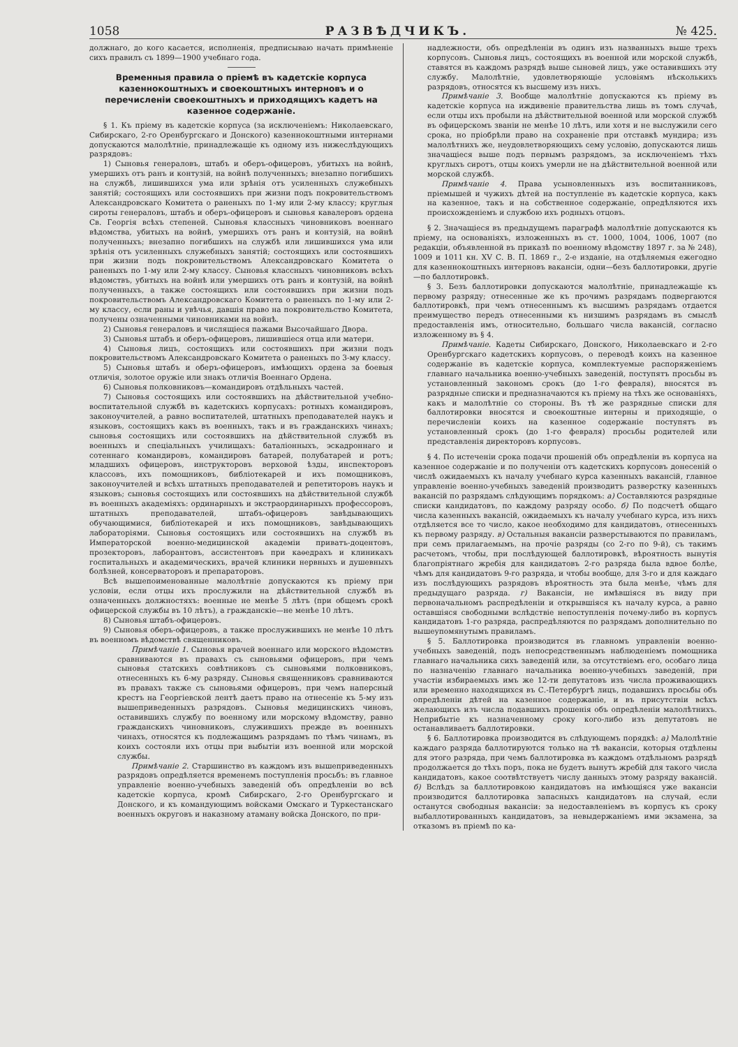1058 РАЗВѢДЧИКЪ. № 425.
должнаго, до кого касается, исполненія, предписываю начать примѣненіе сихъ правилъ съ 1899—1900 учебнаго года.
Временныя правила о пріемѣ въ кадетскіе корпуса казеннокоштныхъ и своекоштныхъ интерновъ и о перечисленіи своекоштныхъ и приходящихъ кадетъ на казенное содержаніе.
§ 1. Къ пріему въ кадетскіе корпуса (за исключеніемъ: Николаевскаго, Сибирскаго, 2-го Оренбургскаго и Донского) казеннокоштными интернами допускаются малолѣтніе, принадлежащіе къ одному изъ нижеслѣдующихъ разрядовъ:
1) Сыновья генераловъ, штабъ и оберъ-офицеровъ, убитыхъ на войнѣ, умершихъ отъ ранъ и контузій, на войнѣ полученныхъ; внезапно погибшихъ на службѣ, лишившихся ума или зрѣнія отъ усиленныхъ служебныхъ занятій; состоящихъ или состоявшихъ при жизни подъ покровительствомъ Александровскаго Комитета о раненыхъ по 1-му или 2-му классу; круглыя сироты генераловъ, штабъ и оберъ-офицеровъ и сыновья кавалеровъ ордена Св. Георгія всѣхъ степеней. Сыновья классныхъ чиновниковъ военнаго вѣдомства, убитыхъ на войнѣ, умершихъ отъ ранъ и контузій, на войнѣ полученныхъ; внезапно погибшихъ на службѣ или лишившихся ума или зрѣнія отъ усиленныхъ служебныхъ занятій; состоящихъ или состоявшихъ при жизни подъ покровительствомъ Александровскаго Комитета о раненыхъ по 1-му или 2-му классу. Сыновья классныхъ чиновниковъ всѣхъ вѣдомствъ, убитыхъ на войнѣ или умершихъ отъ ранъ и контузій, на войнѣ полученныхъ, а также состоящихъ или состоявшихъ при жизни подъ покровительствомъ Александровскаго Комитета о раненыхъ по 1-му или 2-му классу, если раны и увѣчья, давшія право на покровительство Комитета, получены означенными чиновниками на войнѣ.
2) Сыновья генераловъ и числящіеся пажами Высочайшаго Двора.
3) Сыновья штабъ и оберъ-офицеровъ, лишившіеся отца или матери.
4) Сыновья лицъ, состоящихъ или состоявшихъ при жизни подъ покровительствомъ Александровскаго Комитета о раненыхъ по 3-му классу.
5) Сыновья штабъ и оберъ-офицеровъ, имѣющихъ ордена за боевыя отличія, золотое оружіе или знакъ отличія Военнаго Ордена.
6) Сыновья полковниковъ—командировъ отдѣльныхъ частей.
7) Сыновья состоящихъ или состоявшихъ на дѣйствительной учебно-воспитательной службѣ въ кадетскихъ корпусахъ: ротныхъ командировъ, законоучителей, а равно воспитателей, штатныхъ преподавателей наукъ и языковъ, состоящихъ какъ въ военныхъ, такъ и въ гражданскихъ чинахъ; сыновья состоящихъ или состоявшихъ на дѣйствительной службѣ въ военныхъ и спеціальныхъ училищахъ: баталіонныхъ, эскадроннаго и сотеннаго командировъ, командировъ батарей, полубатарей и ротъ; младшихъ офицеровъ, инструкторовъ верховой ѣзды, инспекторовъ классовъ, ихъ помощниковъ, библіотекарей и ихъ помощниковъ, законоучителей и всѣхъ штатныхъ преподавателей и репетиторовъ наукъ и языковъ; сыновья состоящихъ или состоявшихъ на дѣйствительной службѣ въ военныхъ академіяхъ: ординарныхъ и экстраординарныхъ профессоровъ, штатныхъ преподавателей, штабъ-офицеровъ завѣдывающихъ обучающимися, библіотекарей и ихъ помощниковъ, завѣдывающихъ лабораторіями. Сыновья состоящихъ или состоявшихъ на службѣ въ Императорской военно-медицинской академіи приватъ-доцентовъ, прозекторовъ, лаборантовъ, ассистентовъ при каѳедрахъ и клиникахъ госпитальныхъ и академическихъ, врачей клиники нервныхъ и душевныхъ болѣзней, консерваторовъ и препараторовъ.
Всѣ вышепоименованные малолѣтніе допускаются къ пріему при условіи, если отцы ихъ прослужили на дѣйствительной службѣ въ означенныхъ должностяхъ: военные не менѣе 5 лѣтъ (при общемъ срокѣ офицерской службы въ 10 лѣтъ), а гражданскіе—не менѣе 10 лѣтъ.
8) Сыновья штабъ-офицеровъ.
9) Сыновья оберъ-офицеровъ, а также прослужившихъ не менѣе 10 лѣтъ въ военномъ вѣдомствѣ священниковъ.
Примѣчаніе 1. Сыновья врачей военнаго или морского вѣдомствъ сравниваются въ правахъ съ сыновьями офицеровъ, при чемъ сыновья статскихъ совѣтниковъ съ сыновьями полковниковъ, отнесенныхъ къ 6-му разряду. Сыновья священниковъ сравниваются въ правахъ также съ сыновьями офицеровъ, при чемъ наперсный крестъ на Георгіевской лентѣ даетъ право на отнесеніе къ 5-му изъ вышеприведенныхъ разрядовъ. Сыновья медицинскихъ чиновъ, оставившихъ службу по военному или морскому вѣдомству, равно гражданскихъ чиновниковъ, служившихъ прежде въ военныхъ чинахъ, относятся къ подлежащимъ разрядамъ по тѣмъ чинамъ, въ коихъ состояли ихъ отцы при выбытіи изъ военной или морской службы.
Примѣчаніе 2. Старшинство въ каждомъ изъ вышеприведенныхъ разрядовъ опредѣляется временемъ поступленія просьбъ: въ главное управленіе военно-учебныхъ заведеній объ опредѣленіи во всѣ кадетскіе корпуса, кромѣ Сибирскаго, 2-го Оренбургскаго и Донского, и къ командующимъ войсками Омскаго и Туркестанскаго военныхъ округовъ и наказному атаману войска Донского, по при-
надлежности, объ опредѣленіи въ одинъ изъ названныхъ выше трехъ корпусовъ. Сыновья лицъ, состоящихъ въ военной или морской службѣ, ставятся въ каждомъ разрядѣ выше сыновей лицъ, уже оставившихъ эту службу. Малолѣтніе, удовлетворяющіе условіямъ нѣсколькихъ разрядовъ, относятся къ высшему изъ нихъ.
Примѣчаніе 3. Вообще малолѣтніе допускаются къ пріему въ кадетскіе корпуса на иждивеніе правительства лишь въ томъ случаѣ, если отцы ихъ пробыли на дѣйствительной военной или морской службѣ въ офицерскомъ званіи не менѣе 10 лѣтъ, или хотя и не выслужили сего срока, но пріобрѣли право на сохраненіе при отставкѣ мундира; изъ малолѣтнихъ же, неудовлетворяющихъ сему условію, допускаются лишь значащіеся выше подъ первымъ разрядомъ, за исключеніемъ тѣхъ круглыхъ сиротъ, отцы коихъ умерли не на дѣйствительной военной или морской службѣ.
Примѣчаніе 4. Права усыновленныхъ изъ воспитанниковъ, пріемышей и чужихъ дѣтей на поступленіе въ кадетскіе корпуса, какъ на казенное, такъ и на собственное содержаніе, опредѣляются ихъ происхожденіемъ и службою ихъ родныхъ отцовъ.
§ 2. Значащіеся въ предыдущемъ параграфѣ малолѣтніе допускаются къ пріему, на основаніяхъ, изложенныхъ въ ст. 1000, 1004, 1006, 1007 (по редакціи, объявленной въ приказѣ по военному вѣдомству 1897 г. за № 248), 1009 и 1011 кн. XV С. В. П. 1869 г., 2-е изданіе, на отдѣляемыя ежегодно для казеннокоштныхъ интерновъ вакансіи, одни—безъ баллотировки, другіе—по баллотировкѣ.
§ 3. Безъ баллотировки допускаются малолѣтніе, принадлежащіе къ первому разряду; отнесенные же къ прочимъ разрядамъ подвергаются баллотировкѣ, при чемъ отнесеннымъ къ высшимъ разрядамъ отдается преимущество передъ отнесенными къ низшимъ разрядамъ въ смыслѣ предоставленія имъ, относительно, большаго числа вакансій, согласно изложенному въ § 4.
Примѣчаніе. Кадеты Сибирскаго, Донского, Николаевскаго и 2-го Оренбургскаго кадетскихъ корпусовъ, о переводѣ коихъ на казенное содержаніе въ кадетскіе корпуса, комплектуемые распоряженіемъ главнаго начальника военно-учебныхъ заведеній, поступятъ просьбы въ установленный закономъ срокъ (до 1-го февраля), вносятся въ разрядные списки и предназначаются къ пріему на тѣхъ же основаніяхъ, какъ и малолѣтніе со стороны. Въ тѣ же разрядные списки для баллотировки вносятся и своекоштные интерны и приходящіе, о перечисленіи коихъ на казенное содержаніе поступятъ въ установленный срокъ (до 1-го февраля) просьбы родителей или представленія директоровъ корпусовъ.
§ 4. По истеченіи срока подачи прошеній объ опредѣленіи въ корпуса на казенное содержаніе и по полученіи отъ кадетскихъ корпусовъ донесеній о числѣ ожидаемыхъ къ началу учебнаго курса казенныхъ вакансій, главное управленіе военно-учебныхъ заведеній производитъ разверстку казенныхъ вакансій по разрядамъ слѣдующимъ порядкомъ: а) Составляются разрядные списки кандидатовъ, по каждому разряду особо. б) По подсчетѣ общаго числа казенныхъ вакансій, ожидаемыхъ къ началу учебнаго курса, изъ нихъ отдѣляется все то число, какое необходимо для кандидатовъ, отнесенныхъ къ первому разряду. в) Остальныя вакансіи разверстываются по правиламъ, при семъ прилагаемымъ, на прочіе разряды (со 2-го по 9-й), съ такимъ расчетомъ, чтобы, при послѣдующей баллотировкѣ, вѣроятность вынутія благопріятнаго жребія для кандидатовъ 2-го разряда была вдвое болѣе, чѣмъ для кандидатовъ 9-го разряда, и чтобы вообще, для 3-го и для каждаго изъ послѣдующихъ разрядовъ вѣроятность эта была менѣе, чѣмъ для предыдущаго разряда. г) Вакансіи, не имѣвшіяся въ виду при первоначальномъ распредѣленіи и открывшіяся къ началу курса, а равно оставшіяся свободными вслѣдствіе непоступленія почему-либо въ корпусъ кандидатовъ 1-го разряда, распредѣляются по разрядамъ дополнительно по вышеупомянутымъ правиламъ.
§ 5. Баллотировка производится въ главномъ управленіи военно-учебныхъ заведеній, подъ непосредственнымъ наблюденіемъ помощника главнаго начальника сихъ заведеній или, за отсутствіемъ его, особаго лица по назначенію главнаго начальника военно-учебныхъ заведеній, при участіи избираемыхъ имъ же 12-ти депутатовъ изъ числа проживающихъ или временно находящихся въ С.-Петербургѣ лицъ, подавшихъ просьбы объ опредѣленіи дѣтей на казенное содержаніе, и въ присутствіи всѣхъ желающихъ изъ числа подавшихъ прошенія объ опредѣленіи малолѣтнихъ. Неприбытіе къ назначенному сроку кого-либо изъ депутатовъ не останавливаетъ баллотировки.
§ 6. Баллотировка производится въ слѣдующемъ порядкѣ: а) Малолѣтніе каждаго разряда баллотируются только на тѣ вакансіи, которыя отдѣлены для этого разряда, при чемъ баллотировка въ каждомъ отдѣльномъ разрядѣ продолжается до тѣхъ поръ, пока не будетъ вынутъ жребій для такого числа кандидатовъ, какое соотвѣтствуетъ числу данныхъ этому разряду вакансій. б) Вслѣдъ за баллотировкою кандидатовъ на имѣющіяся уже вакансіи производится баллотировка запасныхъ кандидатовъ на случай, если останутся свободныя вакансіи: за недоставленіемъ въ корпусъ къ сроку выбаллотированныхъ кандидатовъ, за невыдержаніемъ ими экзамена, за отказомъ въ пріемѣ по ка-